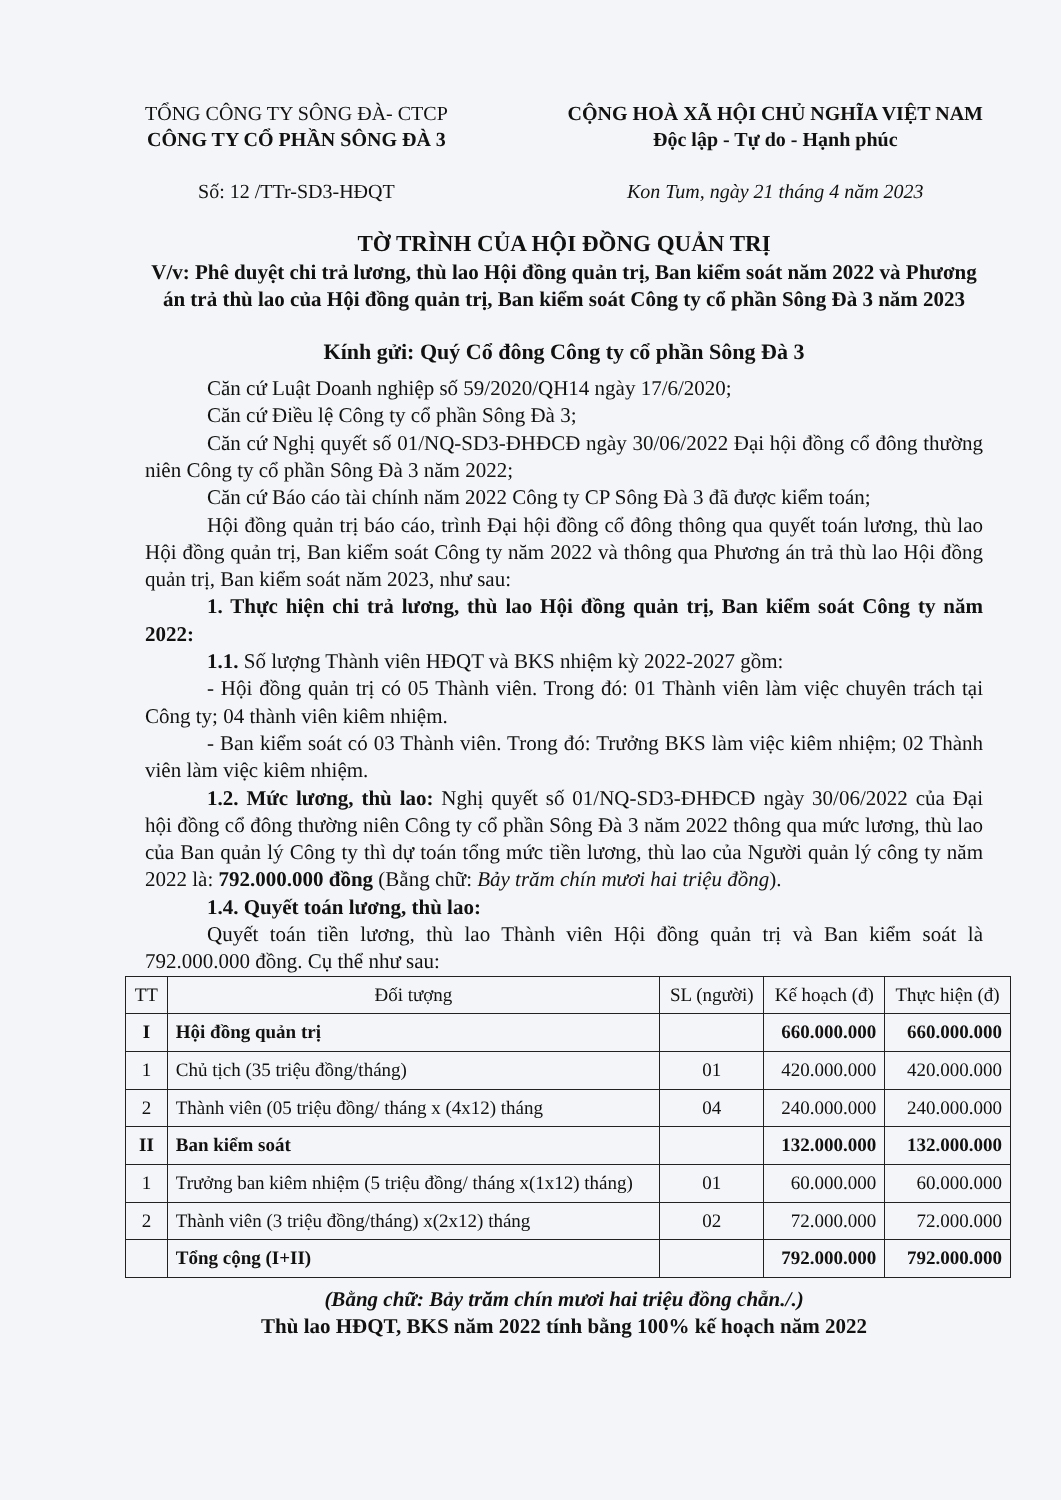TỔNG CÔNG TY SÔNG ĐÀ- CTCP
CÔNG TY CỔ PHẦN SÔNG ĐÀ 3
Số: 12 /TTr-SD3-HĐQT
CỘNG HOÀ XÃ HỘI CHỦ NGHĨA VIỆT NAM
Độc lập - Tự do - Hạnh phúc
Kon Tum, ngày 21 tháng 4 năm 2023
TỜ TRÌNH CỦA HỘI ĐỒNG QUẢN TRỊ
V/v: Phê duyệt chi trả lương, thù lao Hội đồng quản trị, Ban kiểm soát năm 2022 và Phương án trả thù lao của Hội đồng quản trị, Ban kiểm soát Công ty cổ phần Sông Đà 3 năm 2023
Kính gửi: Quý Cổ đông Công ty cổ phần Sông Đà 3
Căn cứ Luật Doanh nghiệp số 59/2020/QH14 ngày 17/6/2020;
Căn cứ Điều lệ Công ty cổ phần Sông Đà 3;
Căn cứ Nghị quyết số 01/NQ-SD3-ĐHĐCĐ ngày 30/06/2022 Đại hội đồng cổ đông thường niên Công ty cổ phần Sông Đà 3 năm 2022;
Căn cứ Báo cáo tài chính năm 2022 Công ty CP Sông Đà 3 đã được kiểm toán;
Hội đồng quản trị báo cáo, trình Đại hội đồng cổ đông thông qua quyết toán lương, thù lao Hội đồng quản trị, Ban kiểm soát Công ty năm 2022 và thông qua Phương án trả thù lao Hội đồng quản trị, Ban kiểm soát năm 2023, như sau:
1. Thực hiện chi trả lương, thù lao Hội đồng quản trị, Ban kiểm soát Công ty năm 2022:
1.1. Số lượng Thành viên HĐQT và BKS nhiệm kỳ 2022-2027 gồm:
- Hội đồng quản trị có 05 Thành viên. Trong đó: 01 Thành viên làm việc chuyên trách tại Công ty; 04 thành viên kiêm nhiệm.
- Ban kiểm soát có 03 Thành viên. Trong đó: Trưởng BKS làm việc kiêm nhiệm; 02 Thành viên làm việc kiêm nhiệm.
1.2. Mức lương, thù lao: Nghị quyết số 01/NQ-SD3-ĐHĐCĐ ngày 30/06/2022 của Đại hội đồng cổ đông thường niên Công ty cổ phần Sông Đà 3 năm 2022 thông qua mức lương, thù lao của Ban quản lý Công ty thì dự toán tổng mức tiền lương, thù lao của Người quản lý công ty năm 2022 là: 792.000.000 đồng (Bằng chữ: Bảy trăm chín mươi hai triệu đồng).
1.4. Quyết toán lương, thù lao:
Quyết toán tiền lương, thù lao Thành viên Hội đồng quản trị và Ban kiểm soát là 792.000.000 đồng. Cụ thể như sau:
| TT | Đối tượng | SL (người) | Kế hoạch (đ) | Thực hiện (đ) |
| --- | --- | --- | --- | --- |
| I | Hội đồng quản trị | | 660.000.000 | 660.000.000 |
| 1 | Chủ tịch (35 triệu đồng/tháng) | 01 | 420.000.000 | 420.000.000 |
| 2 | Thành viên (05 triệu đồng/ tháng x (4x12) tháng | 04 | 240.000.000 | 240.000.000 |
| II | Ban kiểm soát | | 132.000.000 | 132.000.000 |
| 1 | Trưởng ban kiêm nhiệm (5 triệu đồng/ tháng x(1x12) tháng) | 01 | 60.000.000 | 60.000.000 |
| 2 | Thành viên (3 triệu đồng/tháng) x(2x12) tháng | 02 | 72.000.000 | 72.000.000 |
| | Tổng cộng (I+II) | | 792.000.000 | 792.000.000 |
(Bằng chữ: Bảy trăm chín mươi hai triệu đồng chẵn./.)
Thù lao HĐQT, BKS năm 2022 tính bằng 100% kế hoạch năm 2022